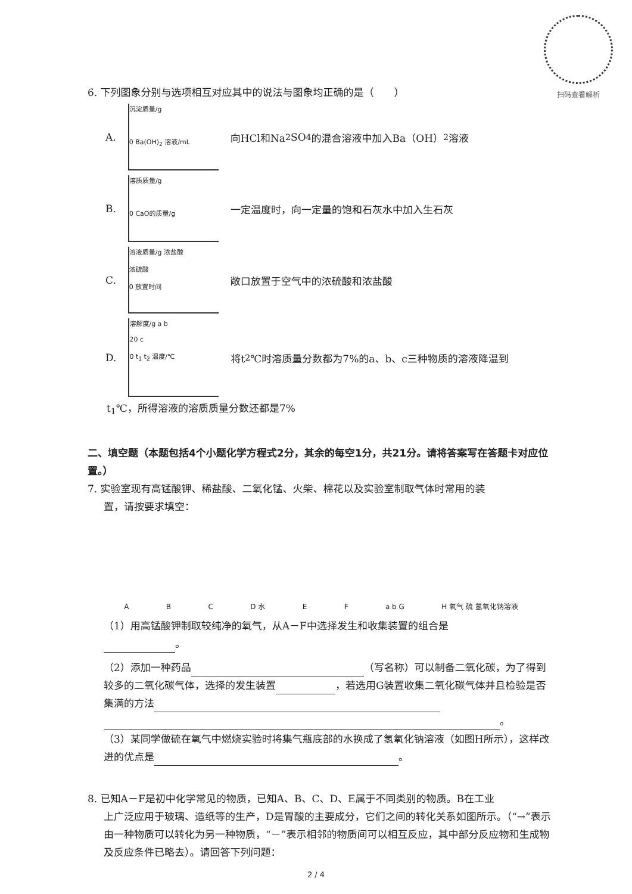扫码查看解析
6. 下列图象分别与选项相互对应其中的说法与图象均正确的是（　　）
A.
沉淀质量/g
0 Ba(OH)<sub>2</sub> 溶液/mL
向HCl和Na<sub>2</sub>SO<sub>4</sub>的混合溶液中加入Ba（OH）<sub>2</sub>溶液
B.
溶质质量/g
0 CaO的质量/g
一定温度时，向一定量的饱和石灰水中加入生石灰
C.
溶液质量/g 浓盐酸
浓硫酸
0 放置时间
敞口放置于空气中的浓硫酸和浓盐酸
D.
溶解度/g a b
20 c
0 t<sub>1</sub> t<sub>2</sub> 温度/℃
将t<sub>2</sub>℃时溶质量分数都为7%的a、b、c三种物质的溶液降温到
t<sub>1</sub>℃，所得溶液的溶质质量分数还都是7%
二、填空题（本题包括4个小题化学方程式2分，其余的每空1分，共21分。请将答案写在答题卡对应位置。）
7. 实验室现有高锰酸钾、稀盐酸、二氧化锰、火柴、棉花以及实验室制取气体时常用的装
置，请按要求填空：
A B C D 水 E F a b G H 氧气 硫 氢氧化钠溶液
（1）用高锰酸钾制取较纯净的氧气，从A－F中选择发生和收集装置的组合是
。
（2）添加一种药品 （写名称）可以制备二氧化碳，为了得到较多的二氧化碳气体，选择的发生装置 ，若选用G装置收集二氧化碳气体并且检验是否集满的方法
。
（3）某同学做硫在氧气中燃烧实验时将集气瓶底部的水换成了氢氧化钠溶液（如图H所示），这样改进的优点是 。
8. 已知A－F是初中化学常见的物质，已知A、B、C、D、E属于不同类别的物质。B在工业
上广泛应用于玻璃、造纸等的生产，D是胃酸的主要成分，它们之间的转化关系如图所示。（“→”表示由一种物质可以转化为另一种物质，“－”表示相邻的物质间可以相互反应，其中部分反应物和生成物及反应条件已略去）。请回答下列问题：
2 / 4